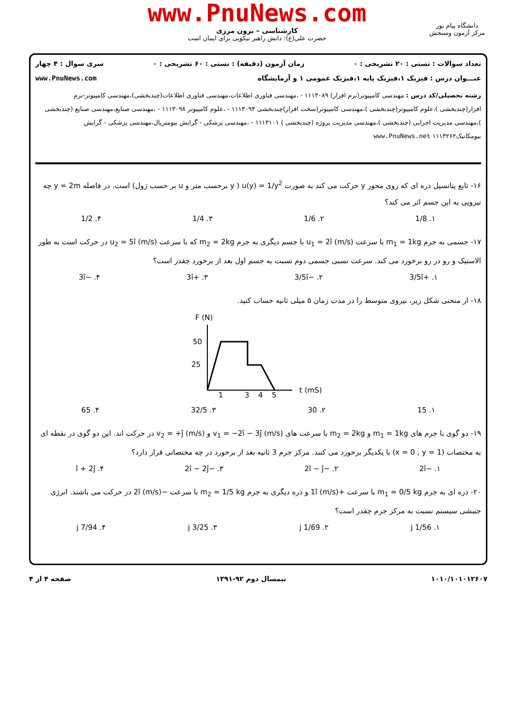www.PnuNews.com
کارشناسی – برون مرزی
حضرت علی(ع): دانش راهبر نیکویی برای ایمان است
دانشگاه پیام نور
مرکز آزمون وسنجش
تعداد سوالات : تستی : ۲۰ تشریحی : ۰ زمان آزمون (دقیقه) : تستی : ۶۰ تشریحی : ۰ سری سوال : ۴ چهار
عنـــوان درس : فیزیک ۱،فیزیک پایه ۱،فیزیک عمومی ۱ و آزمایشگاه www.PnuNews.com
رشته تحصیلی/کد درس : مهندسی کامپیوتر(نرم افزار) ۱۱۱۳۰۸۹ - ،مهندسی فناوری اطلاعات،مهندسی فناوری اطلاعات(چندبخشی)،مهندسی کامپیوتر-نرم افزار(چندبخشی )،علوم کامپیوتر(چندبخشی )،مهندسی کامپیوتر(سخت افزار)چندبخشی ۱۱۱۳۰۹۴ - ،علوم کامپیوتر ۱۱۱۳۰۹۸ - ،مهندسی صنایع،مهندسی صنایع (چندبخشی )،مهندسی مدیریت اجرایی (چندبخشی )،مهندسی مدیریت پروژه (چندبخشی ) ۱۱۱۳۱۰۱ - ،مهندسی پزشکی - گرایش بیومتریال،مهندسی پزشکی - گرایش بیومکانیک۱۱۱۳۲۶۲ www.PnuNews.net
۱۶- تابع پتانسیل ذره ای که روی محور y حرکت می کند به صورت u(y) = 1/y<sup>2</sup> ( y برحسب متر و u بر حسب ژول) است. در فاصله y = 2m چه نیرویی به این جسم اثر می کند؟
۱. 1/8 ۲. 1/6 ۳. 1/4 ۴. 1/2
۱۷- جسمی به جرم m<sub>1</sub> = 1kg با سرعت u<sub>1</sub> = 2î (m/s) با جسم دیگری به جرم m<sub>2</sub> = 2kg که با سرعت u<sub>2</sub> = 5î (m/s) در حرکت است به طور الاستیک و رو در رو برخورد می کند. سرعت نسبی جسمی دوم نسبت به جسم اول بعد از برخورد چقدر است؟
۱. +3/5î ۲. −3/5î ۳. +3î ۴. −3î
۱۸- از منحنی شکل زیر، نیروی متوسط را در مدت زمان ۵ میلی ثانیه حساب کنید.
F (N)
50
25
1
3
4
5
t (mS)
۱. 15 ۲. 30 ۳. 32/5 ۴. 65
۱۹- دو گوی با جرم های m<sub>1</sub> = 1kg و m<sub>2</sub> = 2kg با سرعت های v<sub>1</sub> = −2î − 3ĵ (m/s) و v<sub>2</sub> = +ĵ (m/s) در حرکت اند. این دو گوی در نقطه ای به مختصات (x = 0 , y = 1) با یکدیگر برخورد می کنند. مرکز جرم 3 ثانیه بعد از برخورد در چه مختصاتی قرار دارد؟
۱. −2î ۲. −2î − ĵ ۳. −2î − 2ĵ ۴. î + 2ĵ
۲۰- ذره ای به جرم m<sub>1</sub> = 0/5 kg با سرعت +1î (m/s) و ذره دیگری به جرم m<sub>2</sub> = 1/5 kg با سرعت −2î (m/s) در حرکت می باشند. انرژی جنبشی سیستم نسبت به مرکز جرم چقدر است؟
۱. 1/56 j ۲. 1/69 j ۳. 3/25 j ۴. 7/94 j
۱۰۱۰/۱۰۱۰۱۲۶۰۷ نیمسال دوم ۹۲-۱۳۹۱ صفحه ۴ از ۴